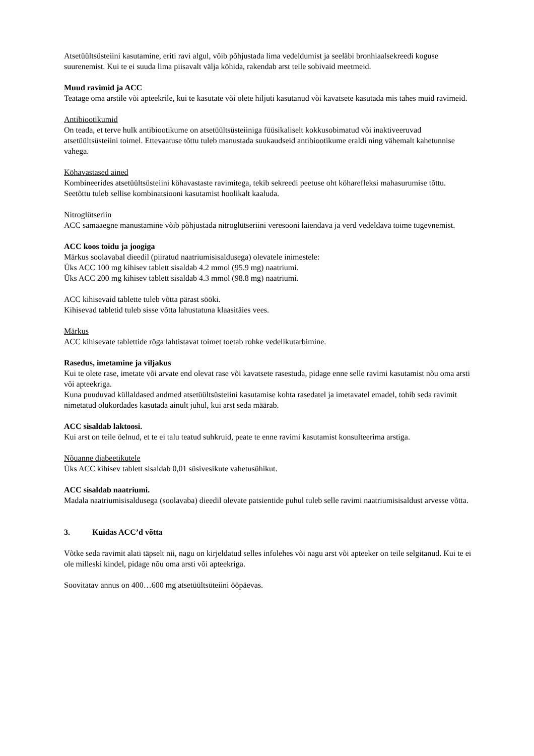Atsetüültsüsteiini kasutamine, eriti ravi algul, võib põhjustada lima vedeldumist ja seeläbi bronhiaalsekreedi koguse suurenemist. Kui te ei suuda lima piisavalt välja köhida, rakendab arst teile sobivaid meetmeid.
Muud ravimid ja ACC
Teatage oma arstile või apteekrile, kui te kasutate või olete hiljuti kasutanud või kavatsete kasutada mis tahes muid ravimeid.
Antibiootikumid
On teada, et terve hulk antibiootikume on atsetüültsüsteiiniga füüsikaliselt kokkusobimatud või inaktiveeruvad atsetüültsüsteiini toimel. Ettevaatuse tõttu tuleb manustada suukaudseid antibiootikume eraldi ning vähemalt kahetunnise vahega.
Köhavastased ained
Kombineerides atsetüültsüsteiini köhavastaste ravimitega, tekib sekreedi peetuse oht köharefleksi mahasurumise tõttu. Seetõttu tuleb sellise kombinatsiooni kasutamist hoolikalt kaaluda.
Nitroglütseriin
ACC samaaegne manustamine võib põhjustada nitroglütseriini veresooni laiendava ja verd vedeldava toime tugevnemist.
ACC koos toidu ja joogiga
Märkus soolavabal dieedil (piiratud naatriumisisaldusega) olevatele inimestele:
Üks ACC 100 mg kihisev tablett sisaldab 4.2 mmol (95.9 mg) naatriumi.
Üks ACC 200 mg kihisev tablett sisaldab 4.3 mmol (98.8 mg) naatriumi.
ACC kihisevaid tablette tuleb võtta pärast sööki.
Kihisevad tabletid tuleb sisse võtta lahustatuna klaasitäies vees.
Märkus
ACC kihisevate tablettide röga lahtistavat toimet toetab rohke vedelikutarbimine.
Rasedus, imetamine ja viljakus
Kui te olete rase, imetate või arvate end olevat rase või kavatsete rasestuda, pidage enne selle ravimi kasutamist nõu oma arsti või apteekriga.
Kuna puuduvad küllaldased andmed atsetüültsüsteiini kasutamise kohta rasedatel ja imetavatel emadel, tohib seda ravimit nimetatud olukordades kasutada ainult juhul, kui arst seda määrab.
ACC sisaldab laktoosi.
Kui arst on teile öelnud, et te ei talu teatud suhkruid, peate te enne ravimi kasutamist konsulteerima arstiga.
Nõuanne diabeetikutele
Üks ACC kihisev tablett sisaldab 0,01 süsivesikute vahetusühikut.
ACC sisaldab naatriumi.
Madala naatriumisisaldusega (soolavaba) dieedil olevate patsientide puhul tuleb selle ravimi naatriumisisaldust arvesse võtta.
3. Kuidas ACC’d võtta
Võtke seda ravimit alati täpselt nii, nagu on kirjeldatud selles infolehes või nagu arst või apteeker on teile selgitanud. Kui te ei ole milleski kindel, pidage nõu oma arsti või apteekriga.
Soovitatav annus on 400…600 mg atsetüültsüteiini ööpäevas.